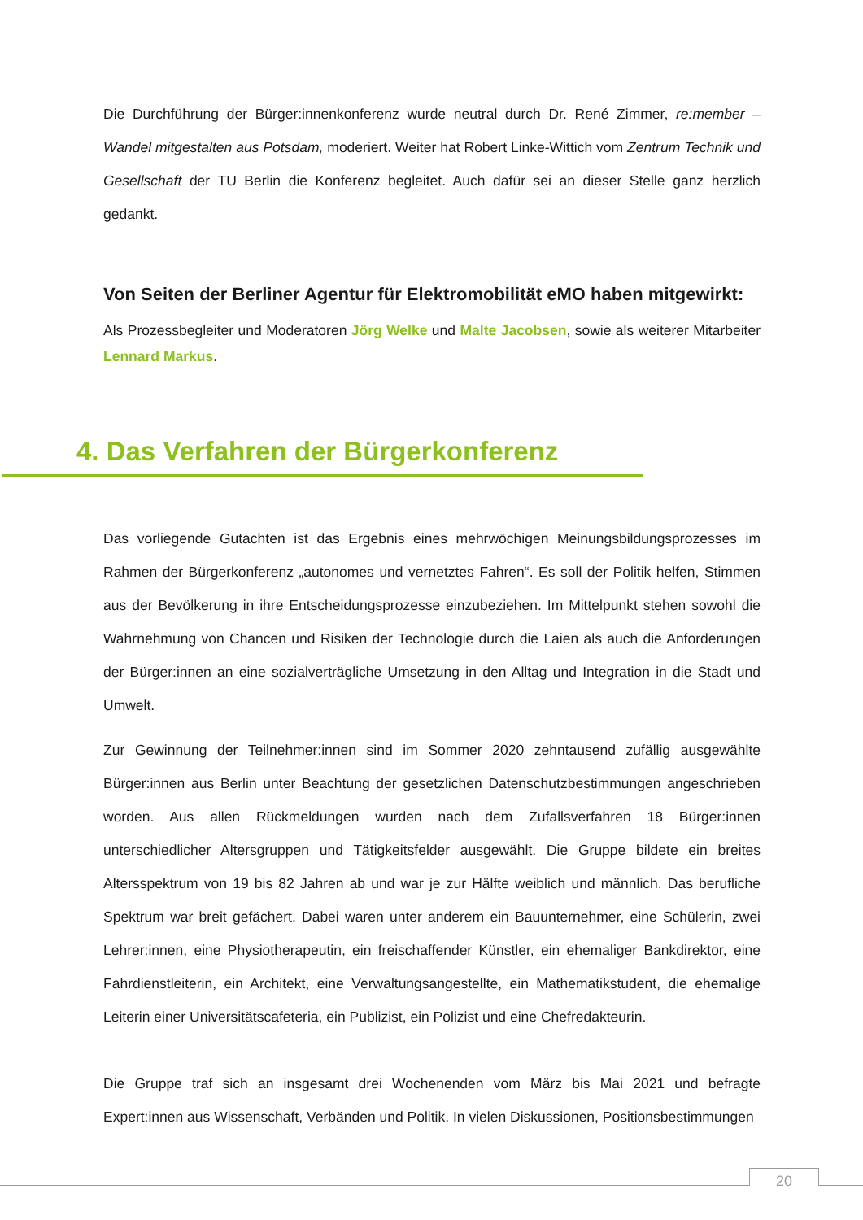Die Durchführung der Bürger:innenkonferenz wurde neutral durch Dr. René Zimmer, re:member – Wandel mitgestalten aus Potsdam, moderiert. Weiter hat Robert Linke-Wittich vom Zentrum Technik und Gesellschaft der TU Berlin die Konferenz begleitet. Auch dafür sei an dieser Stelle ganz herzlich gedankt.
Von Seiten der Berliner Agentur für Elektromobilität eMO haben mitgewirkt:
Als Prozessbegleiter und Moderatoren Jörg Welke und Malte Jacobsen, sowie als weiterer Mitarbeiter Lennard Markus.
4. Das Verfahren der Bürgerkonferenz
Das vorliegende Gutachten ist das Ergebnis eines mehrwöchigen Meinungsbildungsprozesses im Rahmen der Bürgerkonferenz „autonomes und vernetztes Fahren“. Es soll der Politik helfen, Stimmen aus der Bevölkerung in ihre Entscheidungsprozesse einzubeziehen. Im Mittelpunkt stehen sowohl die Wahrnehmung von Chancen und Risiken der Technologie durch die Laien als auch die Anforderungen der Bürger:innen an eine sozialverträgliche Umsetzung in den Alltag und Integration in die Stadt und Umwelt.
Zur Gewinnung der Teilnehmer:innen sind im Sommer 2020 zehntausend zufällig ausgewählte Bürger:innen aus Berlin unter Beachtung der gesetzlichen Datenschutzbestimmungen angeschrieben worden. Aus allen Rückmeldungen wurden nach dem Zufallsverfahren 18 Bürger:innen unterschiedlicher Altersgruppen und Tätigkeitsfelder ausgewählt. Die Gruppe bildete ein breites Altersspektrum von 19 bis 82 Jahren ab und war je zur Hälfte weiblich und männlich. Das berufliche Spektrum war breit gefächert. Dabei waren unter anderem ein Bauunternehmer, eine Schülerin, zwei Lehrer:innen, eine Physiotherapeutin, ein freischaffender Künstler, ein ehemaliger Bankdirektor, eine Fahrdienstleiterin, ein Architekt, eine Verwaltungsangestellte, ein Mathematikstudent, die ehemalige Leiterin einer Universitätscafeteria, ein Publizist, ein Polizist und eine Chefredakteurin.
Die Gruppe traf sich an insgesamt drei Wochenenden vom März bis Mai 2021 und befragte Expert:innen aus Wissenschaft, Verbänden und Politik. In vielen Diskussionen, Positionsbestimmungen
20